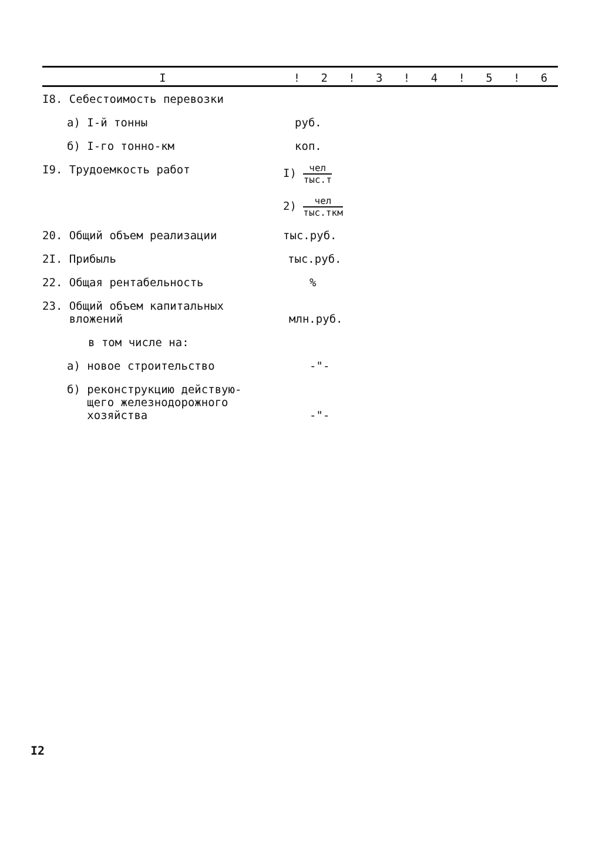| I | ! | 2 | ! | 3 | ! | 4 | ! | 5 | ! | 6 |
| --- | --- | --- | --- | --- | --- | --- | --- | --- | --- | --- |
| I8. Себестоимость перевозки | | | | | | | | | | |
| а) I-й тонны | руб. | | | | | | | | | |
| б) I-го тонно-км | коп. | | | | | | | | | |
| I9. Трудоемкость работ | I) чел тыс.т | | | | | | | | | |
| | 2) чел тыс.ткм | | | | | | | | | |
| 20. Общий объем реализации | тыс.руб. | | | | | | | | | |
| 2I. Прибыль | тыс.руб. | | | | | | | | | |
| 22. Общая рентабельность | % | | | | | | | | | |
| 23. Общий объем капитальных вложений | млн.руб. | | | | | | | | | |
| в том числе на: | | | | | | | | | | |
| а) новое строительство | -"- | | | | | | | | | |
| б) реконструкцию действую- щего железнодорожного хозяйства | -"- | | | | | | | | | |
I2